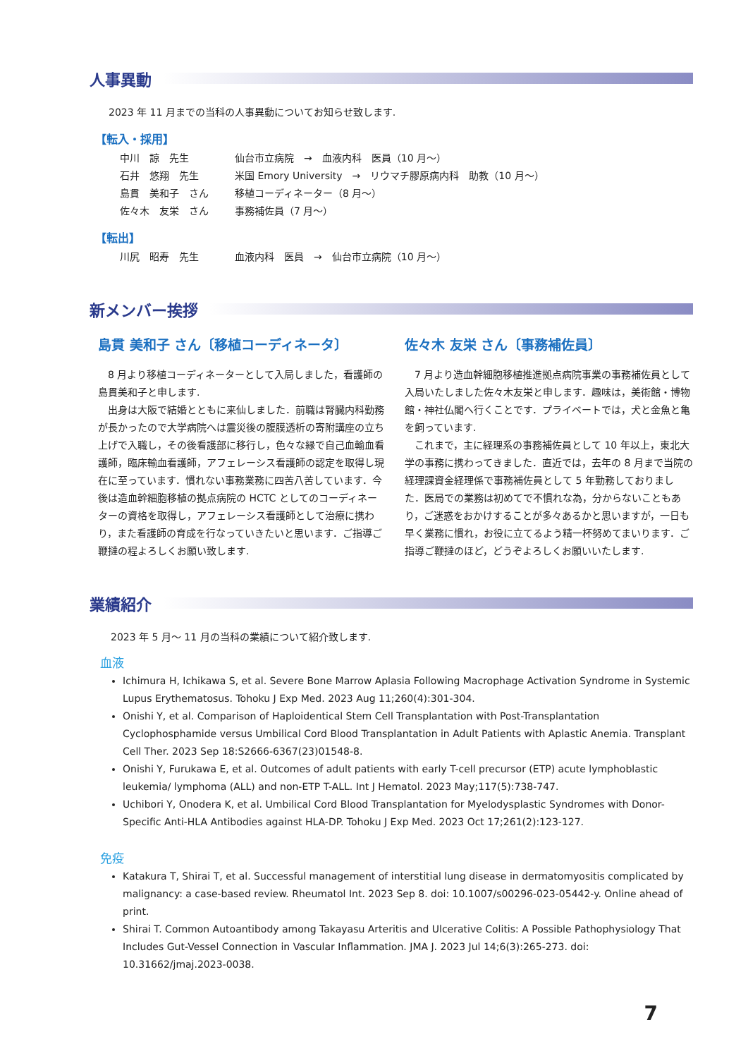人事異動
2023 年 11 月までの当科の人事異動についてお知らせ致します.
【転入・採用】
中川　諒　先生 仙台市立病院　→　血液内科　医員（10 月〜）
石井　悠翔　先生 米国 Emory University　→　リウマチ膠原病内科　助教（10 月〜）
島貫　美和子　さん 移植コーディネーター（8 月〜）
佐々木　友栄　さん 事務補佐員（7 月〜）
【転出】
川尻　昭寿　先生 血液内科　医員　→　仙台市立病院（10 月〜）
新メンバー挨拶
島貫 美和子 さん〔移植コーディネータ〕
　8 月より移植コーディネーターとして入局しました，看護師の島貫美和子と申します.
　出身は大阪で結婚とともに来仙しました．前職は腎臓内科勤務が長かったので大学病院へは震災後の腹膜透析の寄附講座の立ち上げで入職し，その後看護部に移行し，色々な縁で自己血輸血看護師，臨床輸血看護師，アフェレーシス看護師の認定を取得し現在に至っています．慣れない事務業務に四苦八苦しています．今後は造血幹細胞移植の拠点病院の HCTC としてのコーディネーターの資格を取得し，アフェレーシス看護師として治療に携わり，また看護師の育成を行なっていきたいと思います．ご指導ご鞭撻の程よろしくお願い致します.
佐々木 友栄 さん〔事務補佐員〕
　7 月より造血幹細胞移植推進拠点病院事業の事務補佐員として入局いたしました佐々木友栄と申します．趣味は，美術館・博物館・神社仏閣へ行くことです．プライベートでは，犬と金魚と亀を飼っています.
　これまで，主に経理系の事務補佐員として 10 年以上，東北大学の事務に携わってきました．直近では，去年の 8 月まで当院の経理課資金経理係で事務補佐員として 5 年勤務しておりました．医局での業務は初めてで不慣れな為，分からないこともあり，ご迷惑をおかけすることが多々あるかと思いますが，一日も早く業務に慣れ，お役に立てるよう精一杯努めてまいります．ご指導ご鞭撻のほど，どうぞよろしくお願いいたします.
業績紹介
2023 年 5 月〜 11 月の当科の業績について紹介致します.
血液
Ichimura H, Ichikawa S, et al. Severe Bone Marrow Aplasia Following Macrophage Activation Syndrome in Systemic Lupus Erythematosus. Tohoku J Exp Med. 2023 Aug 11;260(4):301-304.
Onishi Y, et al. Comparison of Haploidentical Stem Cell Transplantation with Post-Transplantation Cyclophosphamide versus Umbilical Cord Blood Transplantation in Adult Patients with Aplastic Anemia. Transplant Cell Ther. 2023 Sep 18:S2666-6367(23)01548-8.
Onishi Y, Furukawa E, et al. Outcomes of adult patients with early T-cell precursor (ETP) acute lymphoblastic leukemia/ lymphoma (ALL) and non-ETP T-ALL. Int J Hematol. 2023 May;117(5):738-747.
Uchibori Y, Onodera K, et al. Umbilical Cord Blood Transplantation for Myelodysplastic Syndromes with Donor-Specific Anti-HLA Antibodies against HLA-DP. Tohoku J Exp Med. 2023 Oct 17;261(2):123-127.
免疫
Katakura T, Shirai T, et al. Successful management of interstitial lung disease in dermatomyositis complicated by malignancy: a case-based review. Rheumatol Int. 2023 Sep 8. doi: 10.1007/s00296-023-05442-y. Online ahead of print.
Shirai T. Common Autoantibody among Takayasu Arteritis and Ulcerative Colitis: A Possible Pathophysiology That Includes Gut-Vessel Connection in Vascular Inflammation. JMA J. 2023 Jul 14;6(3):265-273. doi: 10.31662/jmaj.2023-0038.
7